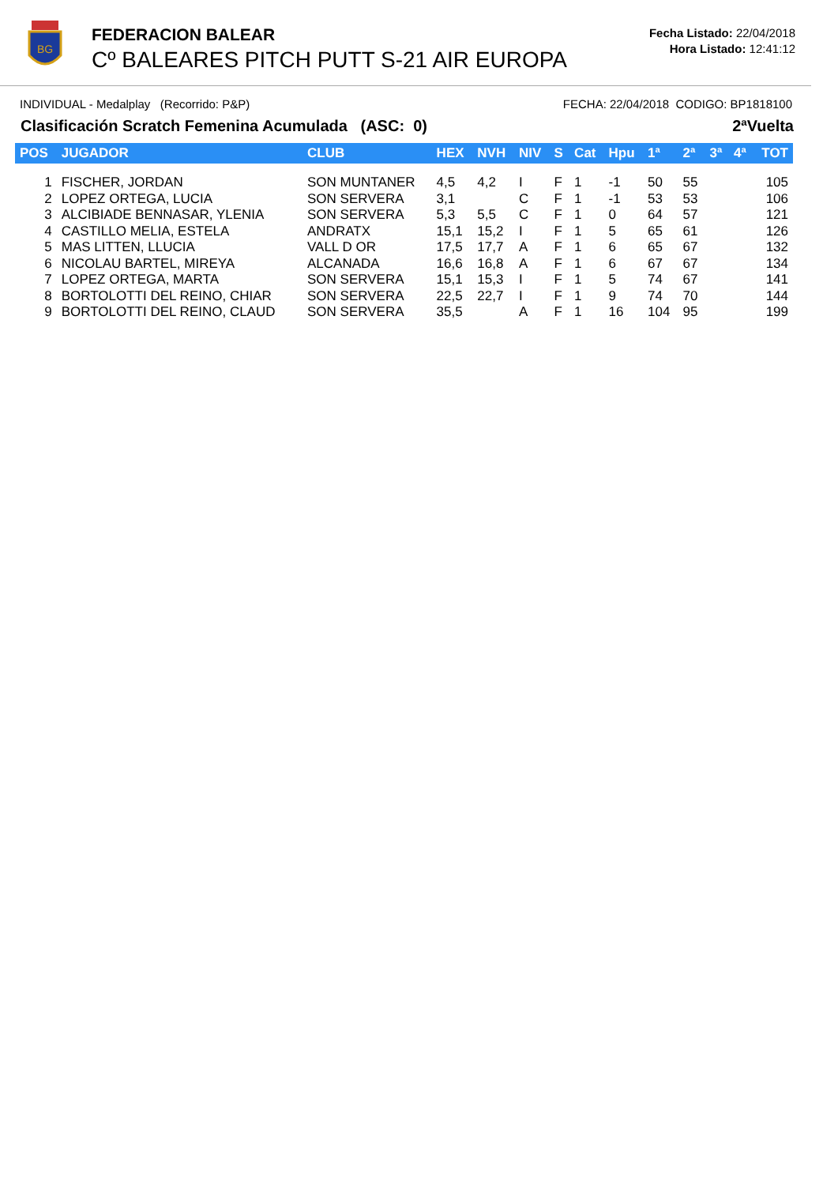BG
FEDERACION BALEAR
Cº BALEARES PITCH PUTT S-21 AIR EUROPA
Fecha Listado: 22/04/2018
Hora Listado: 12:41:12
INDIVIDUAL - Medalplay (Recorrido: P&P) FECHA: 22/04/2018 CODIGO: BP1818100
Clasificación Scratch Femenina Acumulada (ASC: 0) 2ªVuelta
| POS | JUGADOR | CLUB | HEX | NVH | NIV | S | Cat | Hpu | 1ª | 2ª | 3ª | 4ª | TOT |
| --- | --- | --- | --- | --- | --- | --- | --- | --- | --- | --- | --- | --- | --- |
| 1 | FISCHER, JORDAN | SON MUNTANER | 4,5 | 4,2 | I | F | 1 | -1 | 50 | 55 | | | 105 |
| 2 | LOPEZ ORTEGA, LUCIA | SON SERVERA | 3,1 | | C | F | 1 | -1 | 53 | 53 | | | 106 |
| 3 | ALCIBIADE BENNASAR, YLENIA | SON SERVERA | 5,3 | 5,5 | C | F | 1 | 0 | 64 | 57 | | | 121 |
| 4 | CASTILLO MELIA, ESTELA | ANDRATX | 15,1 | 15,2 | I | F | 1 | 5 | 65 | 61 | | | 126 |
| 5 | MAS LITTEN, LLUCIA | VALL D OR | 17,5 | 17,7 | A | F | 1 | 6 | 65 | 67 | | | 132 |
| 6 | NICOLAU BARTEL, MIREYA | ALCANADA | 16,6 | 16,8 | A | F | 1 | 6 | 67 | 67 | | | 134 |
| 7 | LOPEZ ORTEGA, MARTA | SON SERVERA | 15,1 | 15,3 | I | F | 1 | 5 | 74 | 67 | | | 141 |
| 8 | BORTOLOTTI DEL REINO, CHIAR | SON SERVERA | 22,5 | 22,7 | I | F | 1 | 9 | 74 | 70 | | | 144 |
| 9 | BORTOLOTTI DEL REINO, CLAUD | SON SERVERA | 35,5 | | A | F | 1 | 16 | 104 | 95 | | | 199 |